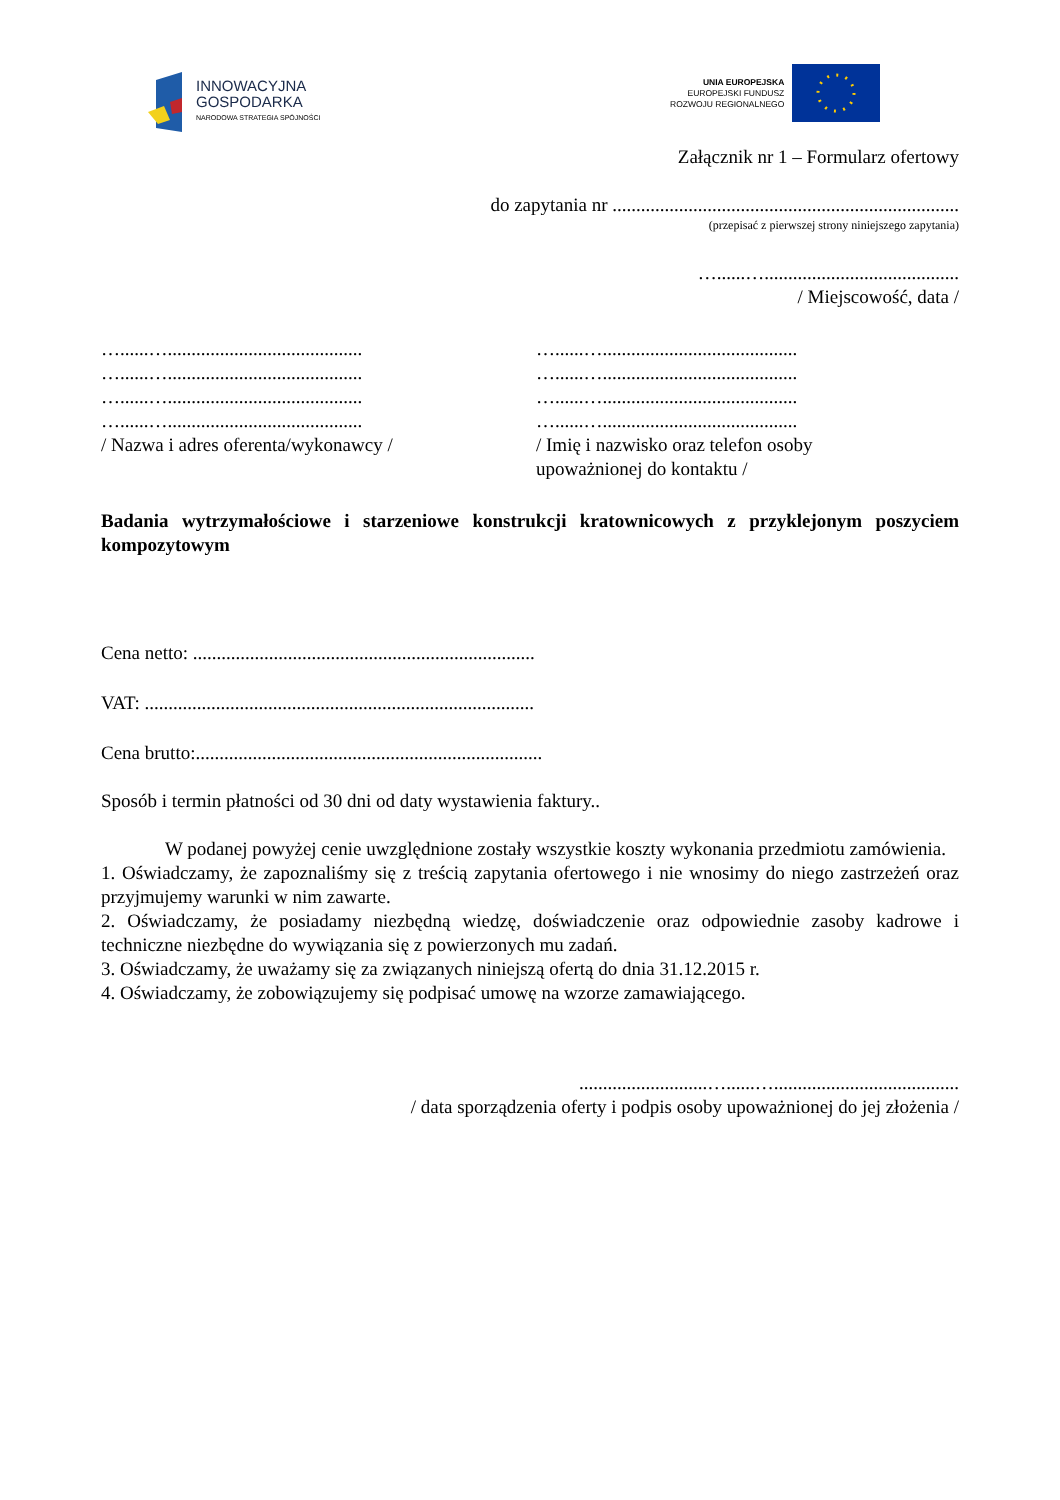INNOWACYJNA
GOSPODARKA
NARODOWA STRATEGIA SPÓJNOŚCI
UNIA EUROPEJSKA
EUROPEJSKI FUNDUSZ
ROZWOJU REGIONALNEGO
Załącznik nr 1 – Formularz ofertowy
do zapytania nr .........................................................................
(przepisać z pierwszej strony niniejszego zapytania)
…......….........................................
/ Miejscowość, data /
…......….........................................
…......….........................................
…......….........................................
…......….........................................
/ Nazwa i adres oferenta/wykonawcy /
…......….........................................
…......….........................................
…......….........................................
…......….........................................
/ Imię i nazwisko oraz telefon osoby
upoważnionej do kontaktu /
Badania wytrzymałościowe i starzeniowe konstrukcji kratownicowych z przyklejonym poszyciem kompozytowym
Cena netto: ........................................................................
VAT: ..................................................................................
Cena brutto:.........................................................................
Sposób i termin płatności od 30 dni od daty wystawienia faktury..
W podanej powyżej cenie uwzględnione zostały wszystkie koszty wykonania przedmiotu zamówienia.
1. Oświadczamy, że zapoznaliśmy się z treścią zapytania ofertowego i nie wnosimy do niego zastrzeżeń oraz przyjmujemy warunki w nim zawarte.
2. Oświadczamy, że posiadamy niezbędną wiedzę, doświadczenie oraz odpowiednie zasoby kadrowe i techniczne niezbędne do wywiązania się z powierzonych mu zadań.
3. Oświadczamy, że uważamy się za związanych niniejszą ofertą do dnia 31.12.2015 r.
4. Oświadczamy, że zobowiązujemy się podpisać umowę na wzorze zamawiającego.
...........................…......….......................................
/ data sporządzenia oferty i podpis osoby upoważnionej do jej złożenia /